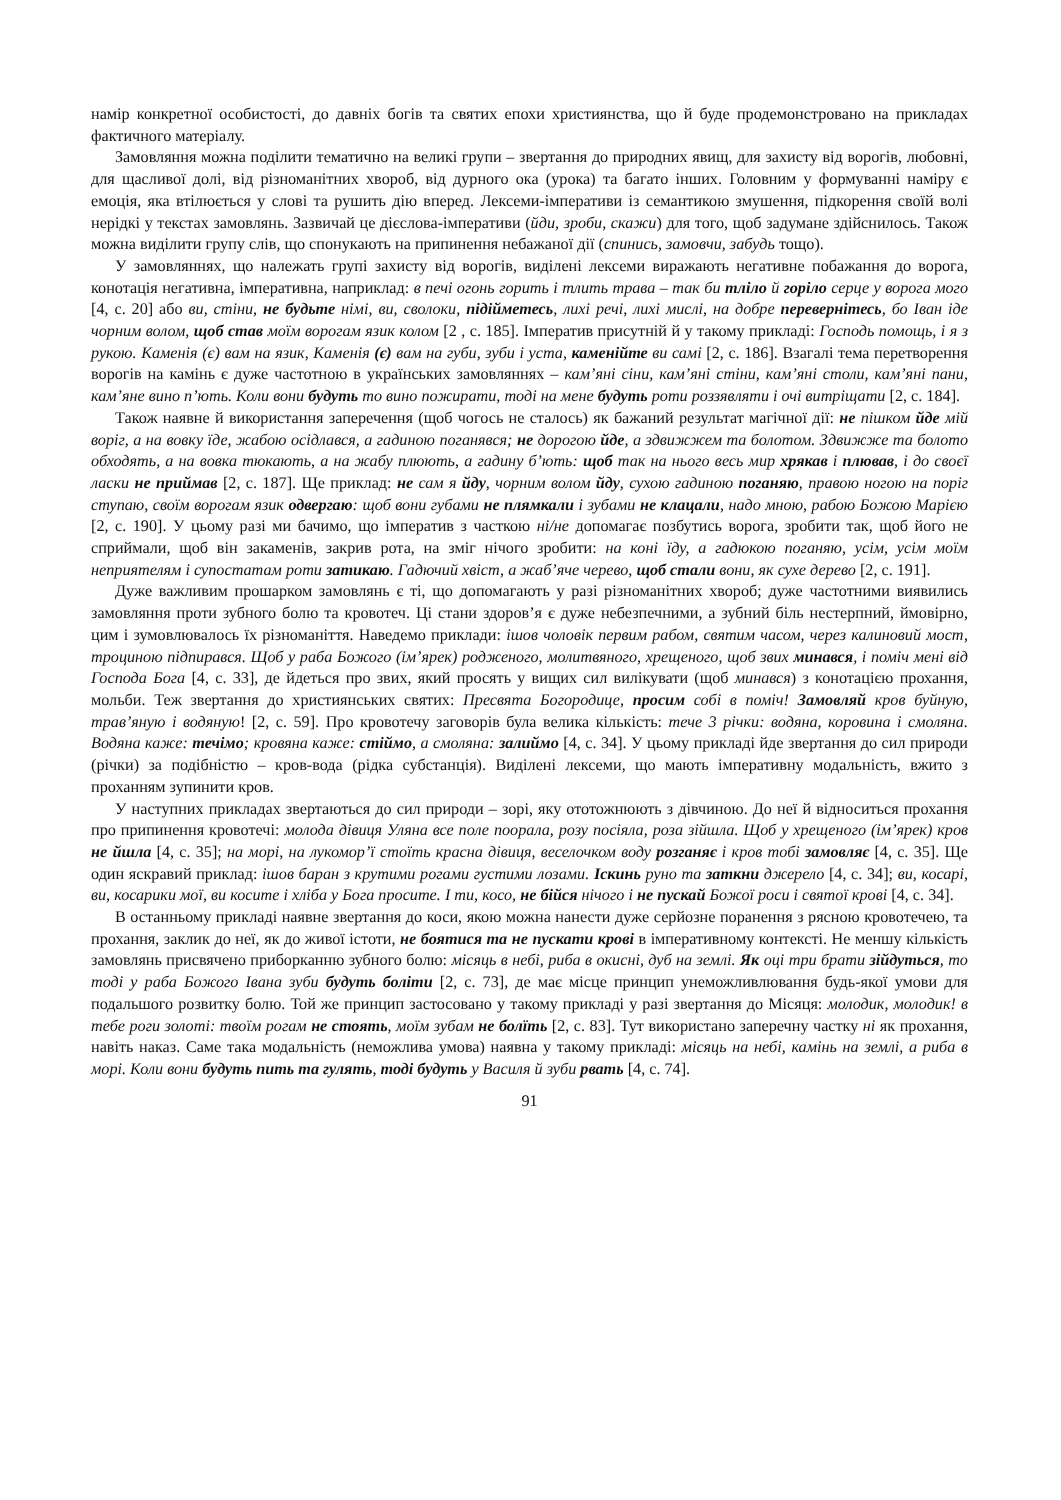намір конкретної особистості, до давніх богів та святих епохи християнства, що й буде продемонстровано на прикладах фактичного матеріалу.
Замовляння можна поділити тематично на великі групи – звертання до природних явищ, для захисту від ворогів, любовні, для щасливої долі, від різноманітних хвороб, від дурного ока (урока) та багато інших. Головним у формуванні наміру є емоція, яка втілюється у слові та рушить дію вперед. Лексеми-імперативи із семантикою змушення, підкорення своїй волі нерідкі у текстах замовлянь. Зазвичай це дієслова-імперативи (йди, зроби, скажи) для того, щоб задумане здійснилось. Також можна виділити групу слів, що спонукають на припинення небажаної дії (спинись, замовчи, забудь тощо).
У замовляннях, що належать групі захисту від ворогів, виділені лексеми виражають негативне побажання до ворога, конотація негативна, імперативна, наприклад: в печі огонь горить і тлить трава – так би тліло й горіло серце у ворога мого [4, с. 20] або ви, стіни, не будьте німі, ви, сволоки, підійметесь, лихі речі, лихі мислі, на добре перевернітесь, бо Іван іде чорним волом, щоб став моїм ворогам язик колом [2 , с. 185]. Імператив присутній й у такому прикладі: Господь помощь, і я з рукою. Каменія (є) вам на язик, Каменія (є) вам на губи, зуби і уста, каменійте ви самі [2, с. 186]. Взагалі тема перетворення ворогів на камінь є дуже частотною в українських замовляннях – кам’яні сіни, кам’яні стіни, кам’яні столи, кам’яні пани, кам’яне вино п’ють. Коли вони будуть то вино пожирати, тоді на мене будуть роти роззявляти і очі витріщати [2, с. 184].
Також наявне й використання заперечення (щоб чогось не сталось) як бажаний результат магічної дії: не пішком йде мій воріг, а на вовку їде, жабою осідлався, а гадиною поганявся; не дорогою йде, а здвижжем та болотом. Здвижже та болото обходять, а на вовка тюкають, а на жабу плюють, а гадину б’ють: щоб так на нього весь мир хрякав і плював, і до своєї ласки не приймав [2, с. 187]. Ще приклад: не сам я йду, чорним волом йду, сухою гадиною поганяю, правою ногою на поріг ступаю, своїм ворогам язик одвергаю: щоб вони губами не плямкали і зубами не клацали, надо мною, рабою Божою Марією [2, с. 190]. У цьому разі ми бачимо, що імператив з часткою ні/не допомагає позбутись ворога, зробити так, щоб його не сприймали, щоб він закаменів, закрив рота, на зміг нічого зробити: на коні їду, а гадюкою поганяю, усім, усім моїм неприятелям і супостатам роти затикаю. Гадючий хвіст, а жаб’яче черево, щоб стали вони, як сухе дерево [2, с. 191].
Дуже важливим прошарком замовлянь є ті, що допомагають у разі різноманітних хвороб; дуже частотними виявились замовляння проти зубного болю та кровотеч. Ці стани здоров’я є дуже небезпечними, а зубний біль нестерпний, ймовірно, цим і зумовлювалось їх різноманіття. Наведемо приклади: ішов чоловік первим рабом, святим часом, через калиновий мост, троциною підпирався. Щоб у раба Божого (ім’ярек) родженого, молитвяного, хрещеного, щоб звих минався, і поміч мені від Господа Бога [4, с. 33], де йдеться про звих, який просять у вищих сил вилікувати (щоб минався) з конотацією прохання, мольби. Теж звертання до християнських святих: Пресвята Богородице, просим собі в поміч! Замовляй кров буйную, трав’яную і водяную! [2, с. 59]. Про кровотечу заговорів була велика кількість: тече 3 річки: водяна, коровина і смоляна. Водяна каже: течімо; кровяна каже: стіймо, а смоляна: залиймо [4, с. 34]. У цьому прикладі йде звертання до сил природи (річки) за подібністю – кров-вода (рідка субстанція). Виділені лексеми, що мають імперативну модальність, вжито з проханням зупинити кров.
У наступних прикладах звертаються до сил природи – зорі, яку ототожнюють з дівчиною. До неї й відноситься прохання про припинення кровотечі: молода дівиця Уляна все поле поорала, розу посіяла, роза зійшла. Щоб у хрещеного (ім’ярек) кров не йшла [4, с. 35]; на морі, на лукомор’ї стоїть красна дівиця, веселочком воду розганяє і кров тобі замовляє [4, с. 35]. Ще один яскравий приклад: ішов баран з крутими рогами густими лозами. Іскинь руно та заткни джерело [4, с. 34]; ви, косарі, ви, косарики мої, ви косите і хліба у Бога просите. І ти, косо, не бійся нічого і не пускай Божої роси і святої крові [4, с. 34].
В останньому прикладі наявне звертання до коси, якою можна нанести дуже серйозне поранення з рясною кровотечею, та прохання, заклик до неї, як до живої істоти, не боятися та не пускати крові в імперативному контексті. Не меншу кількість замовлянь присвячено приборканню зубного болю: місяць в небі, риба в окисні, дуб на землі. Як оці три брати зійдуться, то тоді у раба Божого Івана зуби будуть боліти [2, с. 73], де має місце принцип унеможливлювання будь-якої умови для подальшого розвитку болю. Той же принцип застосовано у такому прикладі у разі звертання до Місяця: молодик, молодик! в тебе роги золоті: твоїм рогам не стоять, моїм зубам не болїть [2, с. 83]. Тут використано заперечну частку ні як прохання, навіть наказ. Саме така модальність (неможлива умова) наявна у такому прикладі: місяць на небі, камінь на землі, а риба в морі. Коли вони будуть пить та гулять, тоді будуть у Василя й зуби рвать [4, с. 74].
91